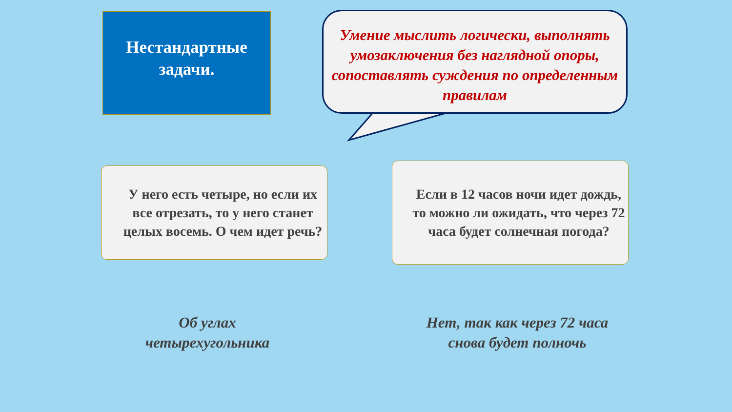Нестандартные
задачи.
Умение мыслить логически, выполнять умозаключения без наглядной опоры, сопоставлять суждения по определенным правилам
У него есть четыре, но если их все отрезать, то у него станет целых восемь. О чем идет речь?
Если в 12 часов ночи идет дождь, то можно ли ожидать, что через 72 часа будет солнечная погода?
Об углах четырехугольника
Нет, так как через 72 часа снова будет полночь